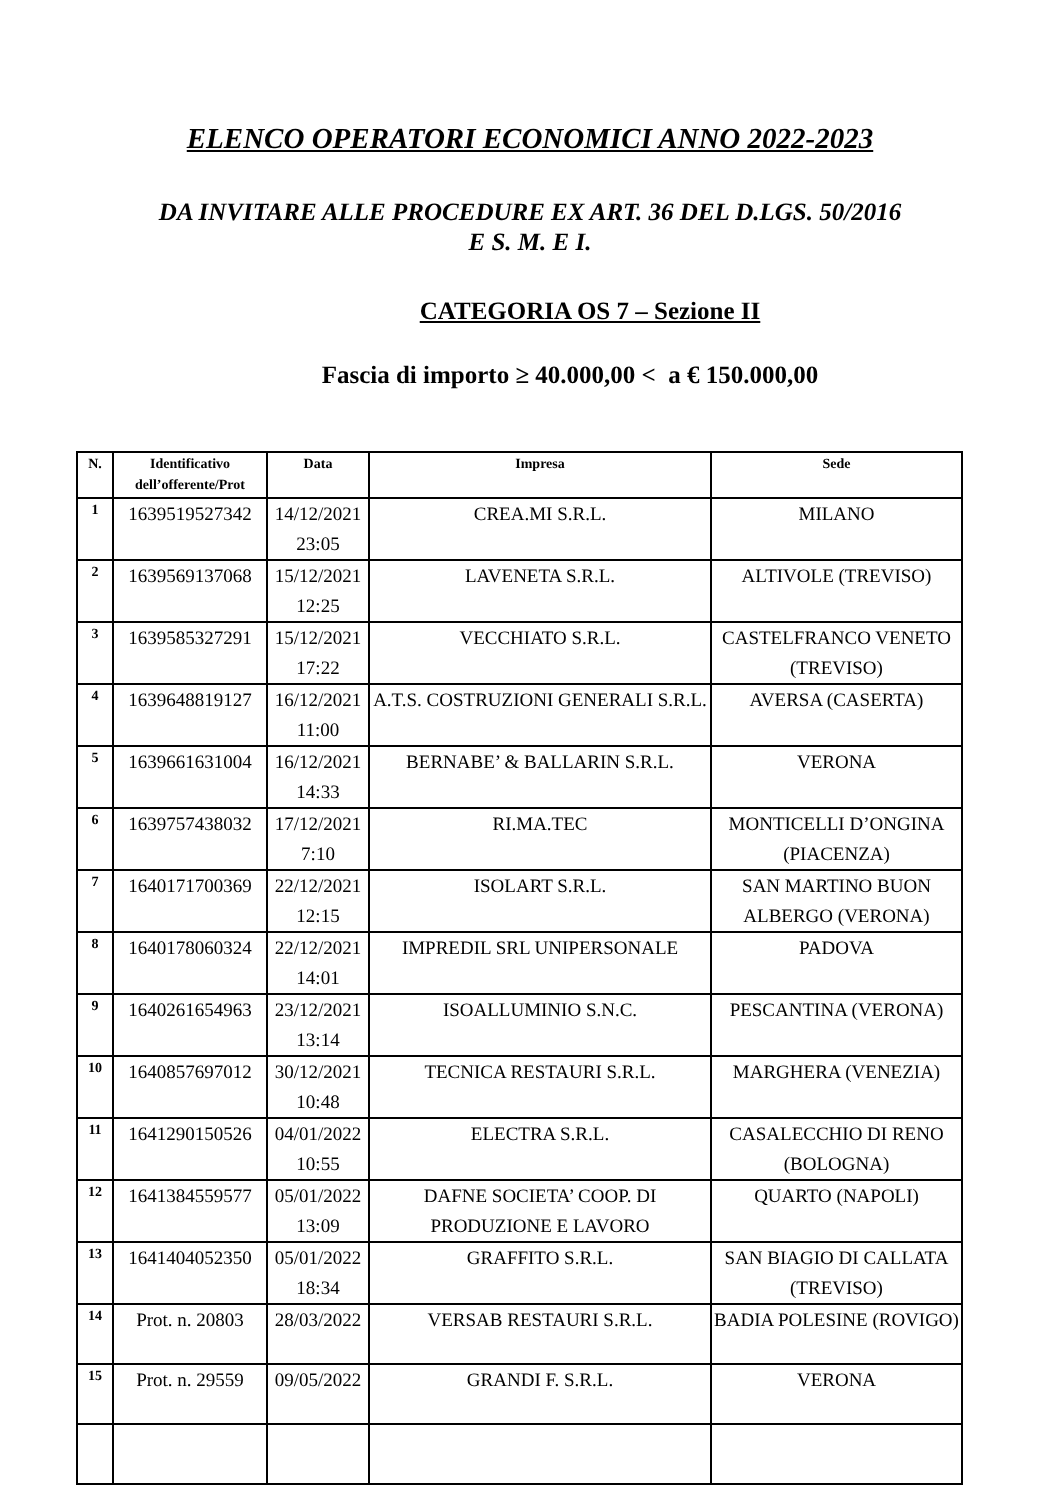ELENCO OPERATORI ECONOMICI ANNO 2022-2023
DA INVITARE ALLE PROCEDURE EX ART. 36 DEL D.LGS. 50/2016
E S. M. E I.
CATEGORIA OS 7 – Sezione II
Fascia di importo ≥ 40.000,00 < a € 150.000,00
| N. | Identificativo dell’offerente/Prot | Data | Impresa | Sede |
| --- | --- | --- | --- | --- |
| 1 | 1639519527342 | 14/12/2021 23:05 | CREA.MI S.R.L. | MILANO |
| 2 | 1639569137068 | 15/12/2021 12:25 | LAVENETA S.R.L. | ALTIVOLE (TREVISO) |
| 3 | 1639585327291 | 15/12/2021 17:22 | VECCHIATO S.R.L. | CASTELFRANCO VENETO (TREVISO) |
| 4 | 1639648819127 | 16/12/2021 11:00 | A.T.S. COSTRUZIONI GENERALI S.R.L. | AVERSA (CASERTA) |
| 5 | 1639661631004 | 16/12/2021 14:33 | BERNABE’ & BALLARIN S.R.L. | VERONA |
| 6 | 1639757438032 | 17/12/2021 7:10 | RI.MA.TEC | MONTICELLI D’ONGINA (PIACENZA) |
| 7 | 1640171700369 | 22/12/2021 12:15 | ISOLART S.R.L. | SAN MARTINO BUON ALBERGO (VERONA) |
| 8 | 1640178060324 | 22/12/2021 14:01 | IMPREDIL SRL UNIPERSONALE | PADOVA |
| 9 | 1640261654963 | 23/12/2021 13:14 | ISOALLUMINIO S.N.C. | PESCANTINA (VERONA) |
| 10 | 1640857697012 | 30/12/2021 10:48 | TECNICA RESTAURI S.R.L. | MARGHERA (VENEZIA) |
| 11 | 1641290150526 | 04/01/2022 10:55 | ELECTRA S.R.L. | CASALECCHIO DI RENO (BOLOGNA) |
| 12 | 1641384559577 | 05/01/2022 13:09 | DAFNE SOCIETA’ COOP. DI PRODUZIONE E LAVORO | QUARTO (NAPOLI) |
| 13 | 1641404052350 | 05/01/2022 18:34 | GRAFFITO S.R.L. | SAN BIAGIO DI CALLATA (TREVISO) |
| 14 | Prot. n. 20803 | 28/03/2022 | VERSAB RESTAURI S.R.L. | BADIA POLESINE (ROVIGO) |
| 15 | Prot. n. 29559 | 09/05/2022 | GRANDI F. S.R.L. | VERONA |